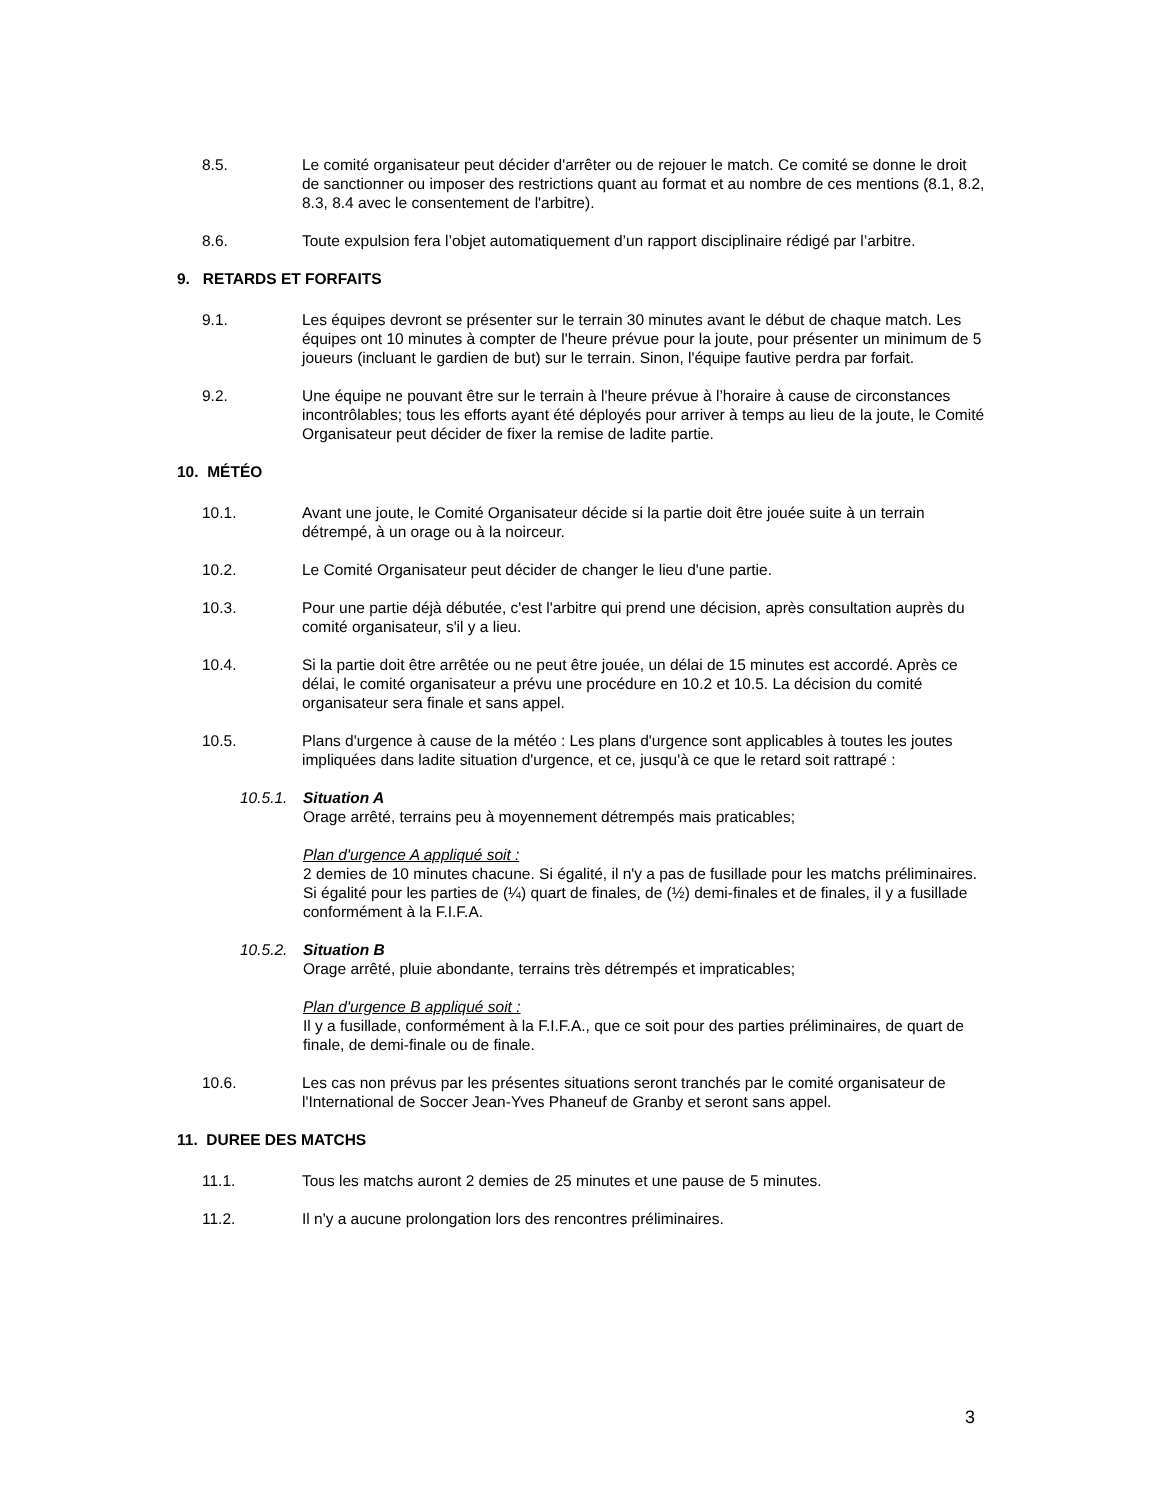8.5. Le comité organisateur peut décider d'arrêter ou de rejouer le match. Ce comité se donne le droit de sanctionner ou imposer des restrictions quant au format et au nombre de ces mentions (8.1, 8.2, 8.3, 8.4 avec le consentement de l'arbitre).
8.6. Toute expulsion fera l’objet automatiquement d’un rapport disciplinaire rédigé par l’arbitre.
9. RETARDS ET FORFAITS
9.1. Les équipes devront se présenter sur le terrain 30 minutes avant le début de chaque match. Les équipes ont 10 minutes à compter de l'heure prévue pour la joute, pour présenter un minimum de 5 joueurs (incluant le gardien de but) sur le terrain. Sinon, l'équipe fautive perdra par forfait.
9.2. Une équipe ne pouvant être sur le terrain à l'heure prévue à l’horaire à cause de circonstances incontrôlables; tous les efforts ayant été déployés pour arriver à temps au lieu de la joute, le Comité Organisateur peut décider de fixer la remise de ladite partie.
10. MÉTÉO
10.1. Avant une joute, le Comité Organisateur décide si la partie doit être jouée suite à un terrain détrempé, à un orage ou à la noirceur.
10.2. Le Comité Organisateur peut décider de changer le lieu d'une partie.
10.3. Pour une partie déjà débutée, c'est l'arbitre qui prend une décision, après consultation auprès du comité organisateur, s'il y a lieu.
10.4. Si la partie doit être arrêtée ou ne peut être jouée, un délai de 15 minutes est accordé. Après ce délai, le comité organisateur a prévu une procédure en 10.2 et 10.5. La décision du comité organisateur sera finale et sans appel.
10.5. Plans d'urgence à cause de la météo : Les plans d'urgence sont applicables à toutes les joutes impliquées dans ladite situation d'urgence, et ce, jusqu'à ce que le retard soit rattrapé :
10.5.1.
Situation A
Orage arrêté, terrains peu à moyennement détrempés mais praticables;
Plan d'urgence A appliqué soit :
2 demies de 10 minutes chacune. Si égalité, il n'y a pas de fusillade pour les matchs préliminaires. Si égalité pour les parties de (¼) quart de finales, de (½) demi-finales et de finales, il y a fusillade conformément à la F.I.F.A.
10.5.2.
Situation B
Orage arrêté, pluie abondante, terrains très détrempés et impraticables;
Plan d'urgence B appliqué soit :
Il y a fusillade, conformément à la F.I.F.A., que ce soit pour des parties préliminaires, de quart de finale, de demi-finale ou de finale.
10.6. Les cas non prévus par les présentes situations seront tranchés par le comité organisateur de l'International de Soccer Jean-Yves Phaneuf de Granby et seront sans appel.
11. DUREE DES MATCHS
11.1. Tous les matchs auront 2 demies de 25 minutes et une pause de 5 minutes.
11.2. Il n'y a aucune prolongation lors des rencontres préliminaires.
3